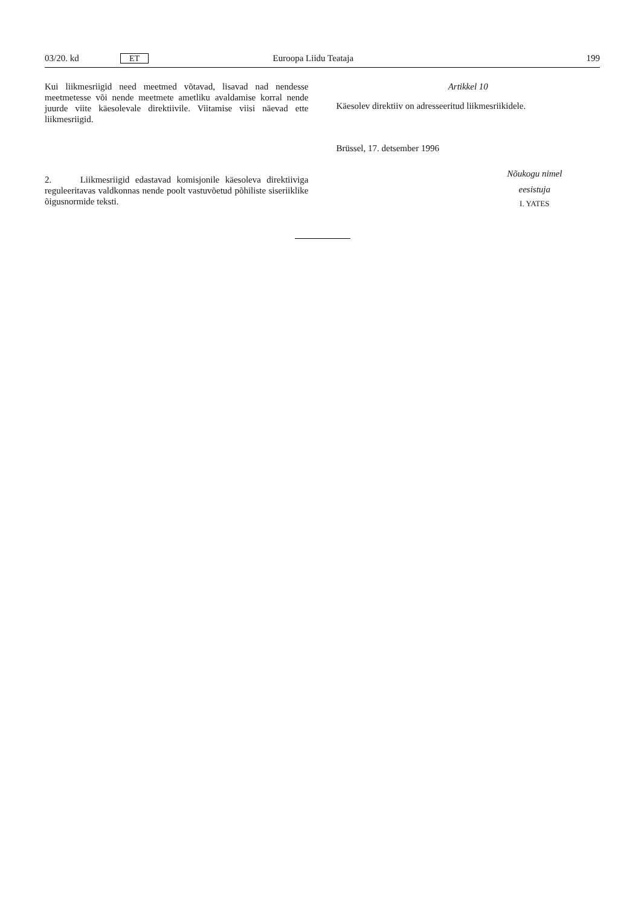03/20. kd ET Euroopa Liidu Teataja 199
Kui liikmesriigid need meetmed võtavad, lisavad nad nendesse meetmetesse või nende meetmete ametliku avaldamise korral nende juurde viite käesolevale direktiivile. Viitamise viisi näevad ette liikmesriigid.
2. Liikmesriigid edastavad komisjonile käesoleva direktiiviga reguleeritavas valdkonnas nende poolt vastuvõetud põhiliste siseriiklike õigusnormide teksti.
Artikkel 10
Käesolev direktiiv on adresseeritud liikmesriikidele.
Brüssel, 17. detsember 1996
Nõukogu nimel
eesistuja
I. YATES